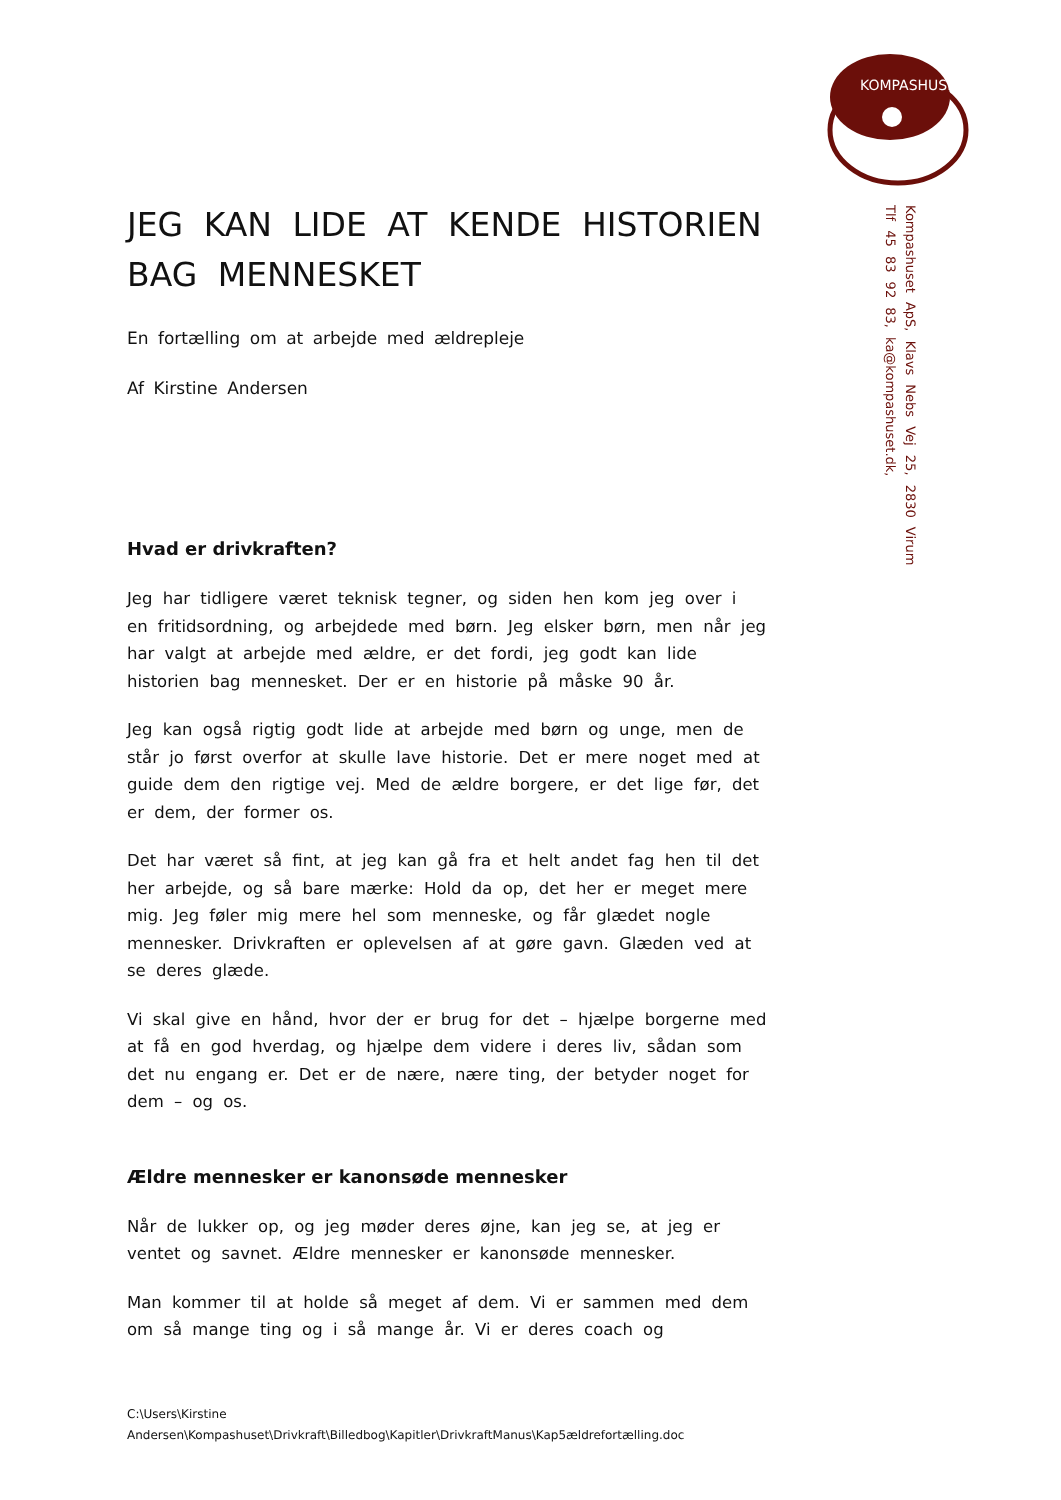KOMPASHUSET
Kompashuset ApS, Klavs Nebs Vej 25, 2830 Virum
Tlf 45 83 92 83, ka@kompashuset.dk,
JEG KAN LIDE AT KENDE HISTORIEN BAG MENNESKET
En fortælling om at arbejde med ældrepleje
Af Kirstine Andersen
Hvad er drivkraften?
Jeg har tidligere været teknisk tegner, og siden hen kom jeg over i en fritidsordning, og arbejdede med børn. Jeg elsker børn, men når jeg har valgt at arbejde med ældre, er det fordi, jeg godt kan lide historien bag mennesket. Der er en historie på måske 90 år.
Jeg kan også rigtig godt lide at arbejde med børn og unge, men de står jo først overfor at skulle lave historie. Det er mere noget med at guide dem den rigtige vej. Med de ældre borgere, er det lige før, det er dem, der former os.
Det har været så fint, at jeg kan gå fra et helt andet fag hen til det her arbejde, og så bare mærke: Hold da op, det her er meget mere mig. Jeg føler mig mere hel som menneske, og får glædet nogle mennesker. Drivkraften er oplevelsen af at gøre gavn. Glæden ved at se deres glæde.
Vi skal give en hånd, hvor der er brug for det – hjælpe borgerne med at få en god hverdag, og hjælpe dem videre i deres liv, sådan som det nu engang er. Det er de nære, nære ting, der betyder noget for dem – og os.
Ældre mennesker er kanonsøde mennesker
Når de lukker op, og jeg møder deres øjne, kan jeg se, at jeg er ventet og savnet. Ældre mennesker er kanonsøde mennesker.
Man kommer til at holde så meget af dem. Vi er sammen med dem om så mange ting og i så mange år. Vi er deres coach og
C:\Users\Kirstine
Andersen\Kompashuset\Drivkraft\Billedbog\Kapitler\DrivkraftManus\Kap5ældrefortælling.doc